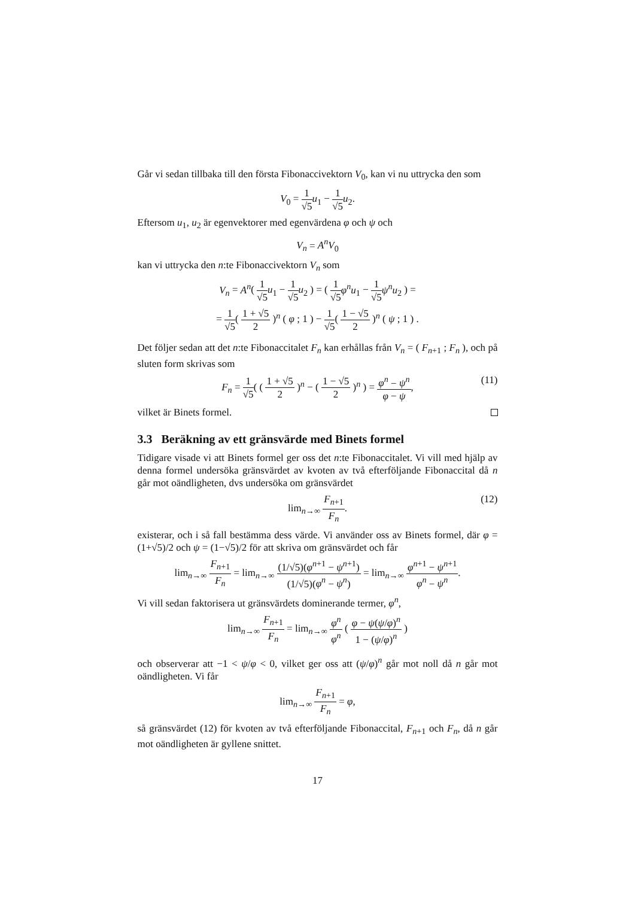Går vi sedan tillbaka till den första Fibonaccivektorn V<sub>0</sub>, kan vi nu uttrycka den som
V<sub>0</sub> = 1 √5 u<sub>1</sub> − 1 √5 u<sub>2</sub>.
Eftersom u<sub>1</sub>, u<sub>2</sub> är egenvektorer med egenvärdena φ och ψ och
V<sub>n</sub> = A<sup>n</sup>V<sub>0</sub>
kan vi uttrycka den n:te Fibonaccivektorn V<sub>n</sub> som
V<sub>n</sub> = A<sup>n</sup>( 1 √5 u<sub>1</sub> − 1 √5 u<sub>2</sub> ) = ( 1 √5 φ<sup>n</sup>u<sub>1</sub> − 1 √5 ψ<sup>n</sup>u<sub>2</sub> ) =
= 1 √5( 1 + √5 2 )<sup>n</sup> ( φ ; 1 ) − 1 √5( 1 − √5 2 )<sup>n</sup> ( ψ ; 1 ) .
Det följer sedan att det n:te Fibonaccitalet F<sub>n</sub> kan erhållas från V<sub>n</sub> = ( F<sub>n+1</sub> ; F<sub>n</sub> ), och på sluten form skrivas som
F<sub>n</sub> = 1 √5( ( 1 + √5 2 )<sup>n</sup> − ( 1 − √5 2 )<sup>n</sup> ) = φ<sup>n</sup> − ψ<sup>n</sup> φ − ψ,
(11)
vilket är Binets formel.
3.3 Beräkning av ett gränsvärde med Binets formel
Tidigare visade vi att Binets formel ger oss det n:te Fibonaccitalet. Vi vill med hjälp av denna formel undersöka gränsvärdet av kvoten av två efterföljande Fibonaccital då n går mot oändligheten, dvs undersöka om gränsvärdet
lim<sub>n→∞</sub> F<sub>n+1</sub> F<sub>n</sub>.
(12)
existerar, och i så fall bestämma dess värde. Vi använder oss av Binets formel, där φ = (1+√5)/2 och ψ = (1−√5)/2 för att skriva om gränsvärdet och får
lim<sub>n→∞</sub> F<sub>n+1</sub> F<sub>n</sub> = lim<sub>n→∞</sub> (1/√5)(φ<sup>n+1</sup> − ψ<sup>n+1</sup>) (1/√5)(φ<sup>n</sup> − ψ<sup>n</sup>) = lim<sub>n→∞</sub> φ<sup>n+1</sup> − ψ<sup>n+1</sup> φ<sup>n</sup> − ψ<sup>n</sup>.
Vi vill sedan faktorisera ut gränsvärdets dominerande termer, φ<sup>n</sup>,
lim<sub>n→∞</sub> F<sub>n+1</sub> F<sub>n</sub> = lim<sub>n→∞</sub> φ<sup>n</sup> φ<sup>n</sup> ( φ − ψ(ψ/φ)<sup>n</sup> 1 − (ψ/φ)<sup>n</sup> )
och observerar att −1 < ψ/φ < 0, vilket ger oss att (ψ/φ)<sup>n</sup> går mot noll då n går mot oändligheten. Vi får
lim<sub>n→∞</sub> F<sub>n+1</sub> F<sub>n</sub> = φ,
så gränsvärdet (12) för kvoten av två efterföljande Fibonaccital, F<sub>n+1</sub> och F<sub>n</sub>, då n går mot oändligheten är gyllene snittet.
17